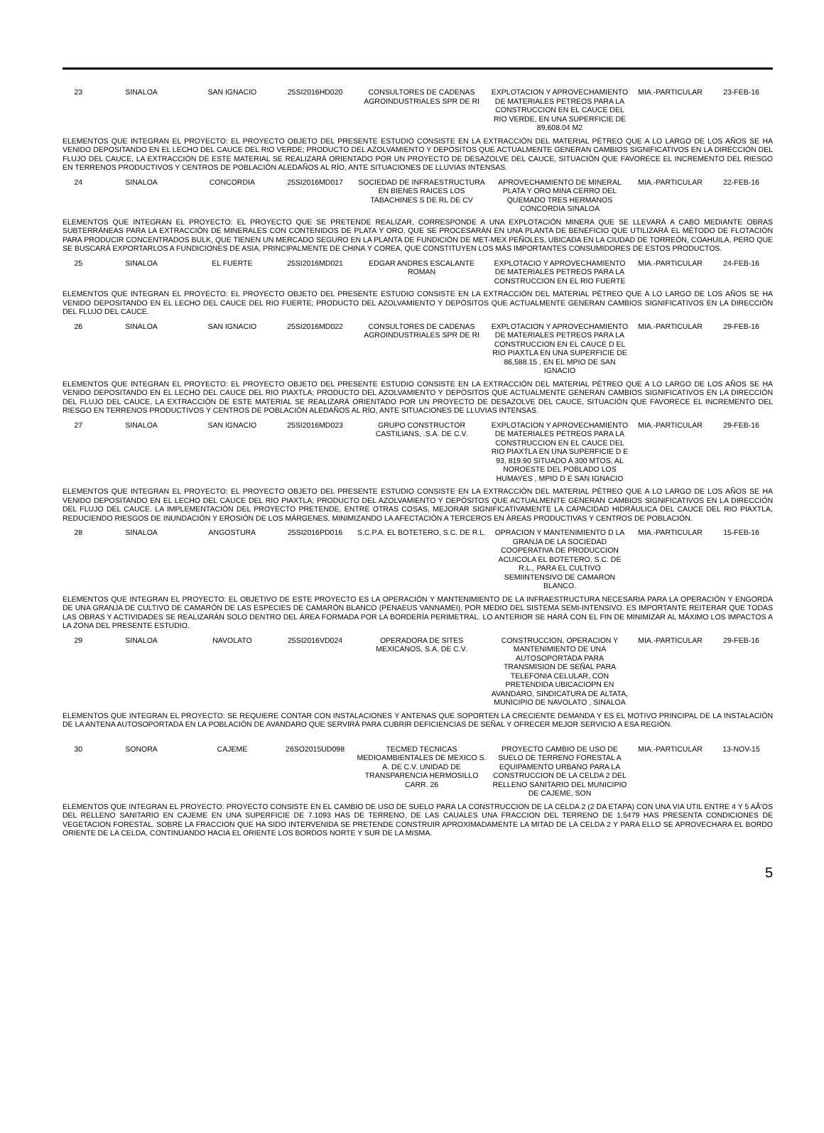| 23 | SINALOA | SAN IGNACIO | 25SI2016HD020 | CONSULTORES DE CADENAS AGROINDUSTRIALES SPR DE RI | EXPLOTACION Y APROVECHAMIENTO DE MATERIALES PETREOS PARA LA CONSTRUCCION EN EL CAUCE DEL RIO VERDE, EN UNA SUPERFICIE DE 89,608.04 M2 | MIA.-PARTICULAR | 23-FEB-16 |
| ELEMENTOS QUE INTEGRAN EL PROYECTO: EL PROYECTO OBJETO DEL PRESENTE ESTUDIO CONSISTE EN LA EXTRACCIÓN DEL MATERIAL PÉTREO QUE A LO LARGO DE LOS AÑOS SE HA VENIDO DEPOSITANDO EN EL LECHO DEL CAUCE DEL RIO VERDE; PRODUCTO DEL AZOLVAMIENTO Y DEPÓSITOS QUE ACTUALMENTE GENERAN CAMBIOS SIGNIFICATIVOS EN LA DIRECCIÓN DEL FLUJO DEL CAUCE, LA EXTRACCIÓN DE ESTE MATERIAL SE REALIZARÁ ORIENTADO POR UN PROYECTO DE DESAZOLVE DEL CAUCE, SITUACIÓN QUE FAVORECE EL INCREMENTO DEL RIESGO EN TERRENOS PRODUCTIVOS Y CENTROS DE POBLACIÓN ALEDAÑOS AL RÍO, ANTE SITUACIONES DE LLUVIAS INTENSAS. | | | | | | | |
| 24 | SINALOA | CONCORDIA | 25SI2016MD017 | SOCIEDAD DE INFRAESTRUCTURA EN BIENES RAICES LOS TABACHINES S DE RL DE CV | APROVECHAMIENTO DE MINERAL PLATA Y ORO MINA CERRO DEL QUEMADO TRES HERMANOS CONCORDIA SINALOA | MIA.-PARTICULAR | 22-FEB-16 |
| ELEMENTOS QUE INTEGRAN EL PROYECTO: EL PROYECTO QUE SE PRETENDE REALIZAR, CORRESPONDE A UNA EXPLOTACIÓN MINERA QUE SE LLEVARÁ A CABO MEDIANTE OBRAS SUBTERRÁNEAS PARA LA EXTRACCIÓN DE MINERALES CON CONTENIDOS DE PLATA Y ORO, QUE SE PROCESARÁN EN UNA PLANTA DE BENEFICIO QUE UTILIZARÁ EL MÉTODO DE FLOTACIÓN PARA PRODUCIR CONCENTRADOS BULK, QUE TIENEN UN MERCADO SEGURO EN LA PLANTA DE FUNDICIÓN DE MET-MEX PEÑOLES, UBICADA EN LA CIUDAD DE TORREÓN, COAHUILA, PERO QUE SE BUSCARÁ EXPORTARLOS A FUNDICIONES DE ASIA, PRINCIPALMENTE DE CHINA Y COREA, QUE CONSTITUYEN LOS MÁS IMPORTANTES CONSUMIDORES DE ESTOS PRODUCTOS. | | | | | | | |
| 25 | SINALOA | EL FUERTE | 25SI2016MD021 | EDGAR ANDRES ESCALANTE ROMAN | EXPLOTACIO Y APROVECHAMIENTO DE MATERIALES PETREOS PARA LA CONSTRUCCION EN EL RIO FUERTE | MIA.-PARTICULAR | 24-FEB-16 |
| ELEMENTOS QUE INTEGRAN EL PROYECTO: EL PROYECTO OBJETO DEL PRESENTE ESTUDIO CONSISTE EN LA EXTRACCIÓN DEL MATERIAL PÉTREO QUE A LO LARGO DE LOS AÑOS SE HA VENIDO DEPOSITANDO EN EL LECHO DEL CAUCE DEL RIO FUERTE; PRODUCTO DEL AZOLVAMIENTO Y DEPÓSITOS QUE ACTUALMENTE GENERAN CAMBIOS SIGNIFICATIVOS EN LA DIRECCIÓN DEL FLUJO DEL CAUCE. | | | | | | | |
| 26 | SINALOA | SAN IGNACIO | 25SI2016MD022 | CONSULTORES DE CADENAS AGROINDUSTRIALES SPR DE RI | EXPLOTACION Y APROVECHAMIENTO DE MATERIALES PETREOS PARA LA CONSTRUCCION EN EL CAUCE D EL RIO PIAXTLA EN UNA SUPERFICIE DE 86,588.15 , EN EL MPIO DE SAN IGNACIO | MIA.-PARTICULAR | 29-FEB-16 |
| ELEMENTOS QUE INTEGRAN EL PROYECTO: EL PROYECTO OBJETO DEL PRESENTE ESTUDIO CONSISTE EN LA EXTRACCIÓN DEL MATERIAL PÉTREO QUE A LO LARGO DE LOS AÑOS SE HA VENIDO DEPOSITANDO EN EL LECHO DEL CAUCE DEL RIO PIAXTLA; PRODUCTO DEL AZOLVAMIENTO Y DEPÓSITOS QUE ACTUALMENTE GENERAN CAMBIOS SIGNIFICATIVOS EN LA DIRECCIÓN DEL FLUJO DEL CAUCE, LA EXTRACCIÓN DE ESTE MATERIAL SE REALIZARÁ ORIENTADO POR UN PROYECTO DE DESAZOLVE DEL CAUCE, SITUACIÓN QUE FAVORECE EL INCREMENTO DEL RIESGO EN TERRENOS PRODUCTIVOS Y CENTROS DE POBLACIÓN ALEDAÑOS AL RÍO, ANTE SITUACIONES DE LLUVIAS INTENSAS. | | | | | | | |
| 27 | SINALOA | SAN IGNACIO | 25SI2016MD023 | GRUPO CONSTRUCTOR CASTILIANS, .S.A. DE C.V. | EXPLOTACION Y APROVECHAMIENTO DE MATERIALES PETREOS PARA LA CONSTRUCCION EN EL CAUCE DEL RIO PIAXTLA EN UNA SUPERFICIE D E 93, 819.90 SITUADO A 300 MTOS, AL NOROESTE DEL POBLADO LOS HUMAYES , MPIO D E SAN IGNACIO | MIA.-PARTICULAR | 29-FEB-16 |
| ELEMENTOS QUE INTEGRAN EL PROYECTO: EL PROYECTO OBJETO DEL PRESENTE ESTUDIO CONSISTE EN LA EXTRACCIÓN DEL MATERIAL PÉTREO QUE A LO LARGO DE LOS AÑOS SE HA VENIDO DEPOSITANDO EN EL LECHO DEL CAUCE DEL RIO PIAXTLA; PRODUCTO DEL AZOLVAMIENTO Y DEPÓSITOS QUE ACTUALMENTE GENERAN CAMBIOS SIGNIFICATIVOS EN LA DIRECCIÓN DEL FLUJO DEL CAUCE. LA IMPLEMENTACIÓN DEL PROYECTO PRETENDE, ENTRE OTRAS COSAS, MEJORAR SIGNIFICATIVAMENTE LA CAPACIDAD HIDRÁULICA DEL CAUCE DEL RIO PIAXTLA, REDUCIENDO RIESGOS DE INUNDACIÓN Y EROSIÓN DE LOS MÁRGENES, MINIMIZANDO LA AFECTACIÓN A TERCEROS EN ÁREAS PRODUCTIVAS Y CENTROS DE POBLACIÓN. | | | | | | | |
| 28 | SINALOA | ANGOSTURA | 25SI2016PD016 | S.C.P.A. EL BOTETERO, S.C. DE R.L. | OPRACION Y MANTENIMIENTO D LA GRANJA DE LA SOCIEDAD COOPERATIVA DE PRODUCCION ACUICOLA EL BOTETERO, S.C. DE R.L., PARA EL CULTIVO SEMIINTENSIVO DE CAMARON BLANCO. | MIA.-PARTICULAR | 15-FEB-16 |
| ELEMENTOS QUE INTEGRAN EL PROYECTO: EL OBJETIVO DE ESTE PROYECTO ES LA OPERACIÓN Y MANTENIMIENTO DE LA INFRAESTRUCTURA NECESARIA PARA LA OPERACIÓN Y ENGORDA DE UNA GRANJA DE CULTIVO DE CAMARÓN DE LAS ESPECIES DE CAMARÓN BLANCO (PENAEUS VANNAMEI), POR MEDIO DEL SISTEMA SEMI-INTENSIVO. ES IMPORTANTE REITERAR QUE TODAS LAS OBRAS Y ACTIVIDADES SE REALIZARÁN SOLO DENTRO DEL ÁREA FORMADA POR LA BORDERÍA PERIMETRAL. LO ANTERIOR SE HARÁ CON EL FIN DE MINIMIZAR AL MÁXIMO LOS IMPACTOS A LA ZONA DEL PRESENTE ESTUDIO. | | | | | | | |
| 29 | SINALOA | NAVOLATO | 25SI2016VD024 | OPERADORA DE SITES MEXICANOS, S.A. DE C.V. | CONSTRUCCION, OPERACION Y MANTENIMIENTO DE UNA AUTOSOPORTADA PARA TRANSMISION DE SEÑAL PARA TELEFONIA CELULAR, CON PRETENDIDA UBICACIOPN EN AVANDARO, SINDICATURA DE ALTATA, MUNICIPIO DE NAVOLATO , SINALOA | MIA.-PARTICULAR | 29-FEB-16 |
| ELEMENTOS QUE INTEGRAN EL PROYECTO: SE REQUIERE CONTAR CON INSTALACIONES Y ANTENAS QUE SOPORTEN LA CRECIENTE DEMANDA Y ES EL MOTIVO PRINCIPAL DE LA INSTALACIÓN DE LA ANTENA AUTOSOPORTADA EN LA POBLACIÓN DE AVANDARO QUE SERVIRÁ PARA CUBRIR DEFICIENCIAS DE SEÑAL Y OFRECER MEJOR SERVICIO A ESA REGIÓN. | | | | | | | |
| 30 | SONORA | CAJEME | 26SO2015UD098 | TECMED TECNICAS MEDIOAMBIENTALES DE MEXICO S. A. DE C.V. UNIDAD DE TRANSPARENCIA HERMOSILLO CARR. 26 | PROYECTO CAMBIO DE USO DE SUELO DE TERRENO FORESTAL A EQUIPAMENTO URBANO PARA LA CONSTRUCCION DE LA CELDA 2 DEL RELLENO SANITARIO DEL MUNICIPIO DE CAJEME, SON | MIA.-PARTICULAR | 13-NOV-15 |
| ELEMENTOS QUE INTEGRAN EL PROYECTO: PROYECTO CONSISTE EN EL CAMBIO DE USO DE SUELO PARA LA CONSTRUCCION DE LA CELDA 2 (2 DA ETAPA) CON UNA VIA UTIL ENTRE 4 Y 5 AÃ'OS DEL RELLENO SANITARIO EN CAJEME EN UNA SUPERFICIE DE 7.1093 HAS DE TERRENO, DE LAS CAUALES UNA FRACCION DEL TERRENO DE 1.5479 HAS PRESENTA CONDICIONES DE VEGETACION FORESTAL. SOBRE LA FRACCION QUE HA SIDO INTERVENIDA SE PRETENDE CONSTRUIR APROXIMADAMENTE LA MITAD DE LA CELDA 2 Y PARA ELLO SE APROVECHARA EL BORDO ORIENTE DE LA CELDA, CONTINUANDO HACIA EL ORIENTE LOS BORDOS NORTE Y SUR DE LA MISMA. | | | | | | | |
5